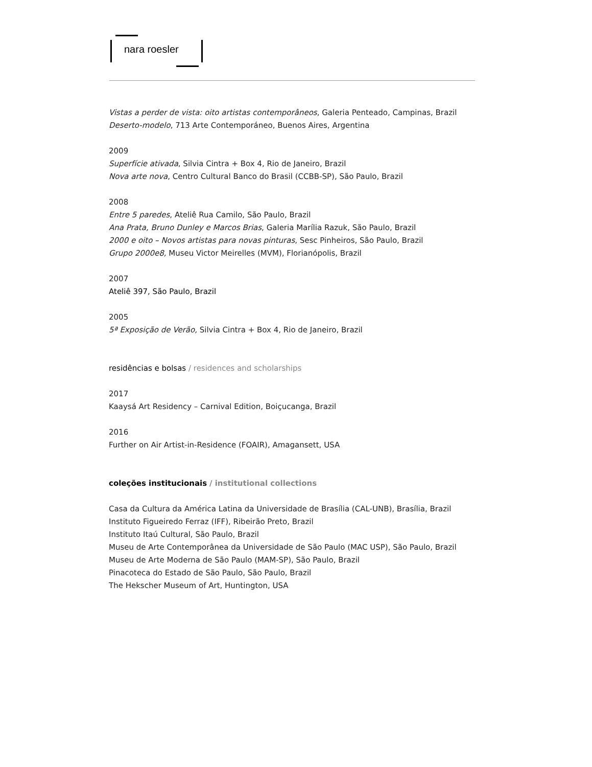nara roesler
Vistas a perder de vista: oito artistas contemporâneos, Galeria Penteado, Campinas, Brazil
Deserto-modelo, 713 Arte Contemporáneo, Buenos Aires, Argentina
2009
Superfície ativada, Silvia Cintra + Box 4, Rio de Janeiro, Brazil
Nova arte nova, Centro Cultural Banco do Brasil (CCBB-SP), São Paulo, Brazil
2008
Entre 5 paredes, Ateliê Rua Camilo, São Paulo, Brazil
Ana Prata, Bruno Dunley e Marcos Brias, Galeria Marília Razuk, São Paulo, Brazil
2000 e oito – Novos artistas para novas pinturas, Sesc Pinheiros, São Paulo, Brazil
Grupo 2000e8, Museu Victor Meirelles (MVM), Florianópolis, Brazil
2007
Ateliê 397, São Paulo, Brazil
2005
5ª Exposição de Verão, Silvia Cintra + Box 4, Rio de Janeiro, Brazil
residências e bolsas / residences and scholarships
2017
Kaaysá Art Residency – Carnival Edition, Boiçucanga, Brazil
2016
Further on Air Artist-in-Residence (FOAIR), Amagansett, USA
coleções institucionais / institutional collections
Casa da Cultura da América Latina da Universidade de Brasília (CAL-UNB), Brasília, Brazil
Instituto Figueiredo Ferraz (IFF), Ribeirão Preto, Brazil
Instituto Itaú Cultural, São Paulo, Brazil
Museu de Arte Contemporânea da Universidade de São Paulo (MAC USP), São Paulo, Brazil
Museu de Arte Moderna de São Paulo (MAM-SP), São Paulo, Brazil
Pinacoteca do Estado de São Paulo, São Paulo, Brazil
The Hekscher Museum of Art, Huntington, USA